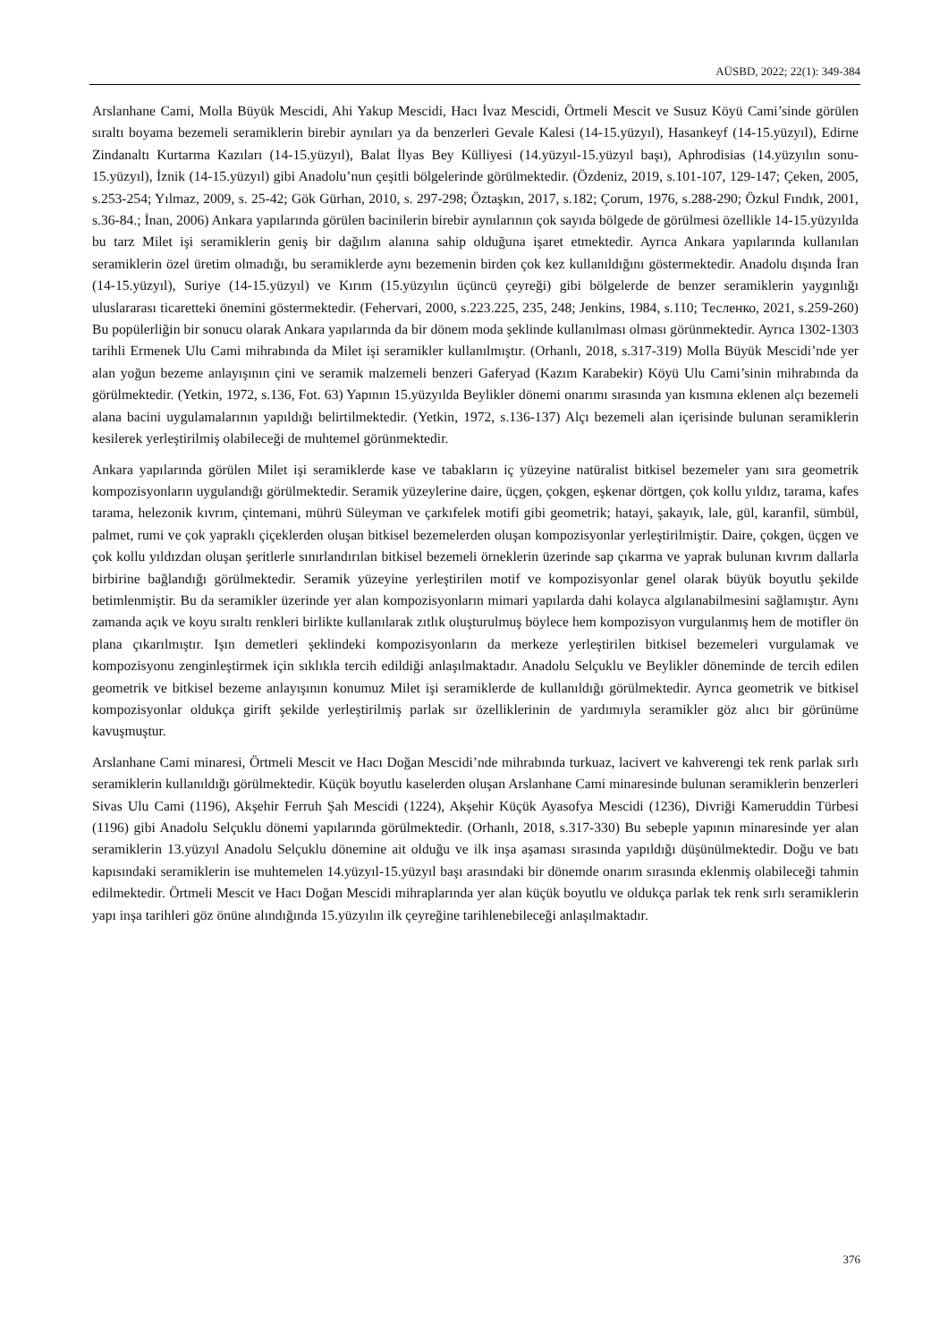AÜSBD, 2022; 22(1): 349-384
Arslanhane Cami, Molla Büyük Mescidi, Ahi Yakup Mescidi, Hacı İvaz Mescidi, Örtmeli Mescit ve Susuz Köyü Cami’sinde görülen sıraltı boyama bezemeli seramiklerin birebir aynıları ya da benzerleri Gevale Kalesi (14-15.yüzyıl), Hasankeyf (14-15.yüzyıl), Edirne Zindanaltı Kurtarma Kazıları (14-15.yüzyıl), Balat İlyas Bey Külliyesi (14.yüzyıl-15.yüzyıl başı), Aphrodisias (14.yüzyılın sonu-15.yüzyıl), İznik (14-15.yüzyıl) gibi Anadolu’nun çeşitli bölgelerinde görülmektedir. (Özdeniz, 2019, s.101-107, 129-147; Çeken, 2005, s.253-254; Yılmaz, 2009, s. 25-42; Gök Gürhan, 2010, s. 297-298; Öztaşkın, 2017, s.182; Çorum, 1976, s.288-290; Özkul Fındık, 2001, s.36-84.; İnan, 2006) Ankara yapılarında görülen bacinilerin birebir aynılarının çok sayıda bölgede de görülmesi özellikle 14-15.yüzyılda bu tarz Milet işi seramiklerin geniş bir dağılım alanına sahip olduğuna işaret etmektedir. Ayrıca Ankara yapılarında kullanılan seramiklerin özel üretim olmadığı, bu seramiklerde aynı bezemenin birden çok kez kullanıldığını göstermektedir. Anadolu dışında İran (14-15.yüzyıl), Suriye (14-15.yüzyıl) ve Kırım (15.yüzyılın üçüncü çeyreği) gibi bölgelerde de benzer seramiklerin yaygınlığı uluslararası ticaretteki önemini göstermektedir. (Fehervari, 2000, s.223.225, 235, 248; Jenkins, 1984, s.110; Тесленко, 2021, s.259-260) Bu popülerliğin bir sonucu olarak Ankara yapılarında da bir dönem moda şeklinde kullanılması olması görünmektedir. Ayrıca 1302-1303 tarihli Ermenek Ulu Cami mihrabında da Milet işi seramikler kullanılmıştır. (Orhanlı, 2018, s.317-319) Molla Büyük Mescidi’nde yer alan yoğun bezeme anlayışının çini ve seramik malzemeli benzeri Gaferyad (Kazım Karabekir) Köyü Ulu Cami’sinin mihrabında da görülmektedir. (Yetkin, 1972, s.136, Fot. 63) Yapının 15.yüzyılda Beylikler dönemi onarımı sırasında yan kısmına eklenen alçı bezemeli alana bacini uygulamalarının yapıldığı belirtilmektedir. (Yetkin, 1972, s.136-137) Alçı bezemeli alan içerisinde bulunan seramiklerin kesilerek yerleştirilmiş olabileceği de muhtemel görünmektedir.
Ankara yapılarında görülen Milet işi seramiklerde kase ve tabakların iç yüzeyine natüralist bitkisel bezemeler yanı sıra geometrik kompozisyonların uygulandığı görülmektedir. Seramik yüzeylerine daire, üçgen, çokgen, eşkenar dörtgen, çok kollu yıldız, tarama, kafes tarama, helezonik kıvrım, çintemani, mührü Süleyman ve çarkıfelek motifi gibi geometrik; hatayi, şakayık, lale, gül, karanfil, sümbül, palmet, rumi ve çok yapraklı çiçeklerden oluşan bitkisel bezemelerden oluşan kompozisyonlar yerleştirilmiştir. Daire, çokgen, üçgen ve çok kollu yıldızdan oluşan şeritlerle sınırlandırılan bitkisel bezemeli örneklerin üzerinde sap çıkarma ve yaprak bulunan kıvrım dallarla birbirine bağlandığı görülmektedir. Seramik yüzeyine yerleştirilen motif ve kompozisyonlar genel olarak büyük boyutlu şekilde betimlenmiştir. Bu da seramikler üzerinde yer alan kompozisyonların mimari yapılarda dahi kolayca algılanabilmesini sağlamıştır. Aynı zamanda açık ve koyu sıraltı renkleri birlikte kullanılarak zıtlık oluşturulmuş böylece hem kompozisyon vurgulanmış hem de motifler ön plana çıkarılmıştır. Işın demetleri şeklindeki kompozisyonların da merkeze yerleştirilen bitkisel bezemeleri vurgulamak ve kompozisyonu zenginleştirmek için sıklıkla tercih edildiği anlaşılmaktadır. Anadolu Selçuklu ve Beylikler döneminde de tercih edilen geometrik ve bitkisel bezeme anlayışının konumuz Milet işi seramiklerde de kullanıldığı görülmektedir. Ayrıca geometrik ve bitkisel kompozisyonlar oldukça girift şekilde yerleştirilmiş parlak sır özelliklerinin de yardımıyla seramikler göz alıcı bir görünüme kavuşmuştur.
Arslanhane Cami minaresi, Örtmeli Mescit ve Hacı Doğan Mescidi’nde mihrabında turkuaz, lacivert ve kahverengi tek renk parlak sırlı seramiklerin kullanıldığı görülmektedir. Küçük boyutlu kaselerden oluşan Arslanhane Cami minaresinde bulunan seramiklerin benzerleri Sivas Ulu Cami (1196), Akşehir Ferruh Şah Mescidi (1224), Akşehir Küçük Ayasofya Mescidi (1236), Divriği Kameruddin Türbesi (1196) gibi Anadolu Selçuklu dönemi yapılarında görülmektedir. (Orhanlı, 2018, s.317-330) Bu sebeple yapının minaresinde yer alan seramiklerin 13.yüzyıl Anadolu Selçuklu dönemine ait olduğu ve ilk inşa aşaması sırasında yapıldığı düşünülmektedir. Doğu ve batı kapısındaki seramiklerin ise muhtemelen 14.yüzyıl-15.yüzyıl başı arasındaki bir dönemde onarım sırasında eklenmiş olabileceği tahmin edilmektedir. Örtmeli Mescit ve Hacı Doğan Mescidi mihraplarında yer alan küçük boyutlu ve oldukça parlak tek renk sırlı seramiklerin yapı inşa tarihleri göz önüne alındığında 15.yüzyılın ilk çeyreğine tarihlenebileceği anlaşılmaktadır.
376